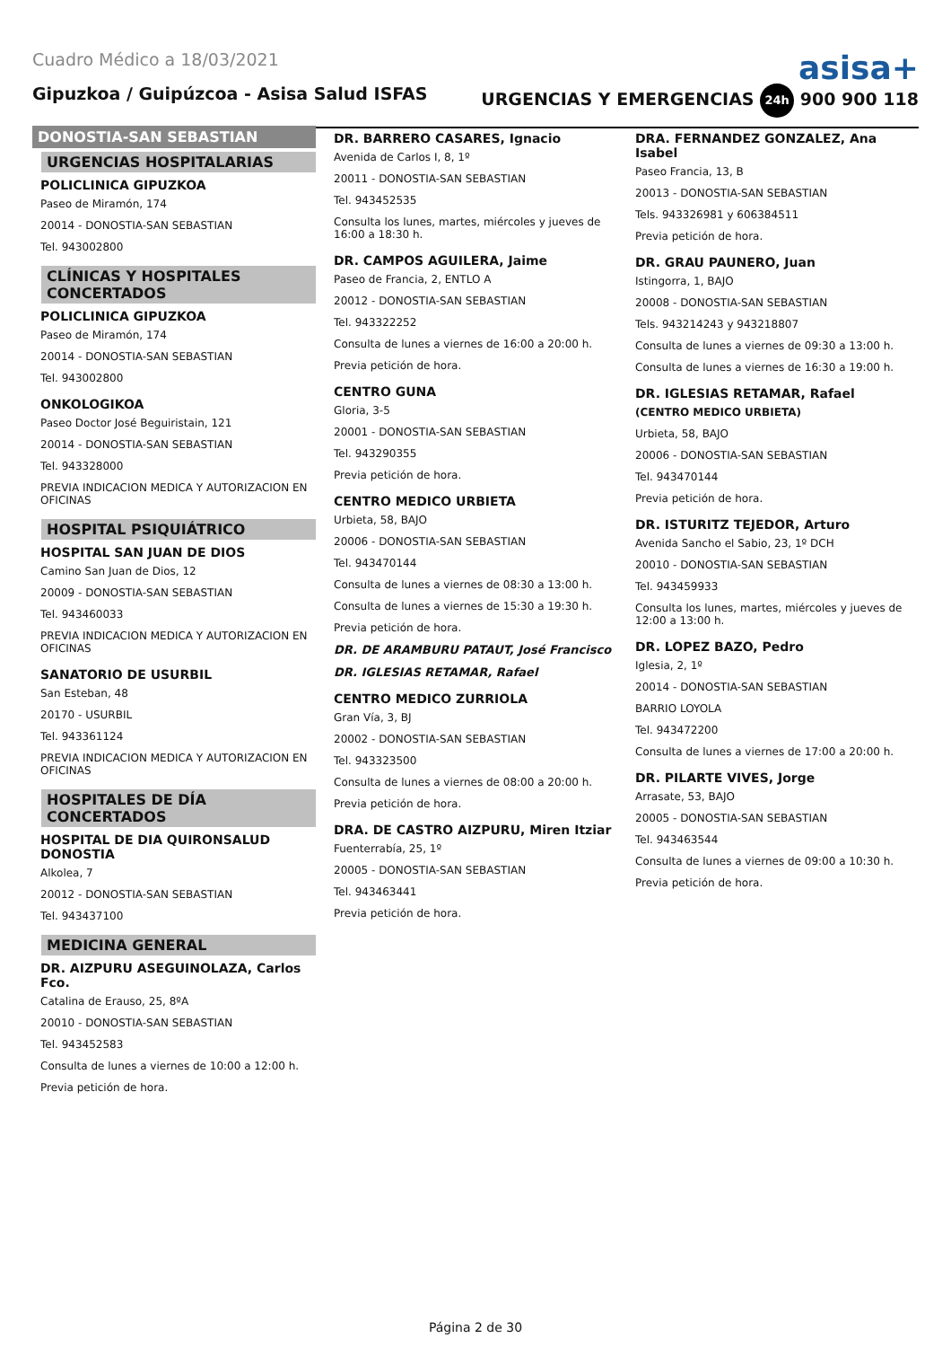Cuadro Médico a 18/03/2021
asisa+
Gipuzkoa / Guipúzcoa - Asisa Salud ISFAS URGENCIAS Y EMERGENCIAS 24h 900 900 118
DONOSTIA-SAN SEBASTIAN
URGENCIAS HOSPITALARIAS
POLICLINICA GIPUZKOA
Paseo de Miramón, 174
20014 - DONOSTIA-SAN SEBASTIAN
Tel. 943002800
CLÍNICAS Y HOSPITALES CONCERTADOS
POLICLINICA GIPUZKOA
Paseo de Miramón, 174
20014 - DONOSTIA-SAN SEBASTIAN
Tel. 943002800
ONKOLOGIKOA
Paseo Doctor José Beguiristain, 121
20014 - DONOSTIA-SAN SEBASTIAN
Tel. 943328000
PREVIA INDICACION MEDICA Y AUTORIZACION EN OFICINAS
HOSPITAL PSIQUIÁTRICO
HOSPITAL SAN JUAN DE DIOS
Camino San Juan de Dios, 12
20009 - DONOSTIA-SAN SEBASTIAN
Tel. 943460033
PREVIA INDICACION MEDICA Y AUTORIZACION EN OFICINAS
SANATORIO DE USURBIL
San Esteban, 48
20170 - USURBIL
Tel. 943361124
PREVIA INDICACION MEDICA Y AUTORIZACION EN OFICINAS
HOSPITALES DE DÍA CONCERTADOS
HOSPITAL DE DIA QUIRONSALUD DONOSTIA
Alkolea, 7
20012 - DONOSTIA-SAN SEBASTIAN
Tel. 943437100
MEDICINA GENERAL
DR. AIZPURU ASEGUINOLAZA, Carlos Fco.
Catalina de Erauso, 25, 8ºA
20010 - DONOSTIA-SAN SEBASTIAN
Tel. 943452583
Consulta de lunes a viernes de 10:00 a 12:00 h.
Previa petición de hora.
DR. BARRERO CASARES, Ignacio
Avenida de Carlos I, 8, 1º
20011 - DONOSTIA-SAN SEBASTIAN
Tel. 943452535
Consulta los lunes, martes, miércoles y jueves de 16:00 a 18:30 h.
DR. CAMPOS AGUILERA, Jaime
Paseo de Francia, 2, ENTLO A
20012 - DONOSTIA-SAN SEBASTIAN
Tel. 943322252
Consulta de lunes a viernes de 16:00 a 20:00 h.
Previa petición de hora.
CENTRO GUNA
Gloria, 3-5
20001 - DONOSTIA-SAN SEBASTIAN
Tel. 943290355
Previa petición de hora.
CENTRO MEDICO URBIETA
Urbieta, 58, BAJO
20006 - DONOSTIA-SAN SEBASTIAN
Tel. 943470144
Consulta de lunes a viernes de 08:30 a 13:00 h.
Consulta de lunes a viernes de 15:30 a 19:30 h.
Previa petición de hora.
DR. DE ARAMBURU PATAUT, José Francisco
DR. IGLESIAS RETAMAR, Rafael
CENTRO MEDICO ZURRIOLA
Gran Vía, 3, BJ
20002 - DONOSTIA-SAN SEBASTIAN
Tel. 943323500
Consulta de lunes a viernes de 08:00 a 20:00 h.
Previa petición de hora.
DRA. DE CASTRO AIZPURU, Miren Itziar
Fuenterrabía, 25, 1º
20005 - DONOSTIA-SAN SEBASTIAN
Tel. 943463441
Previa petición de hora.
DRA. FERNANDEZ GONZALEZ, Ana Isabel
Paseo Francia, 13, B
20013 - DONOSTIA-SAN SEBASTIAN
Tels. 943326981 y 606384511
Previa petición de hora.
DR. GRAU PAUNERO, Juan
Istingorra, 1, BAJO
20008 - DONOSTIA-SAN SEBASTIAN
Tels. 943214243 y 943218807
Consulta de lunes a viernes de 09:30 a 13:00 h.
Consulta de lunes a viernes de 16:30 a 19:00 h.
DR. IGLESIAS RETAMAR, Rafael
(CENTRO MEDICO URBIETA)
Urbieta, 58, BAJO
20006 - DONOSTIA-SAN SEBASTIAN
Tel. 943470144
Previa petición de hora.
DR. ISTURITZ TEJEDOR, Arturo
Avenida Sancho el Sabio, 23, 1º DCH
20010 - DONOSTIA-SAN SEBASTIAN
Tel. 943459933
Consulta los lunes, martes, miércoles y jueves de 12:00 a 13:00 h.
DR. LOPEZ BAZO, Pedro
Iglesia, 2, 1º
20014 - DONOSTIA-SAN SEBASTIAN
BARRIO LOYOLA
Tel. 943472200
Consulta de lunes a viernes de 17:00 a 20:00 h.
DR. PILARTE VIVES, Jorge
Arrasate, 53, BAJO
20005 - DONOSTIA-SAN SEBASTIAN
Tel. 943463544
Consulta de lunes a viernes de 09:00 a 10:30 h.
Previa petición de hora.
Página 2 de 30